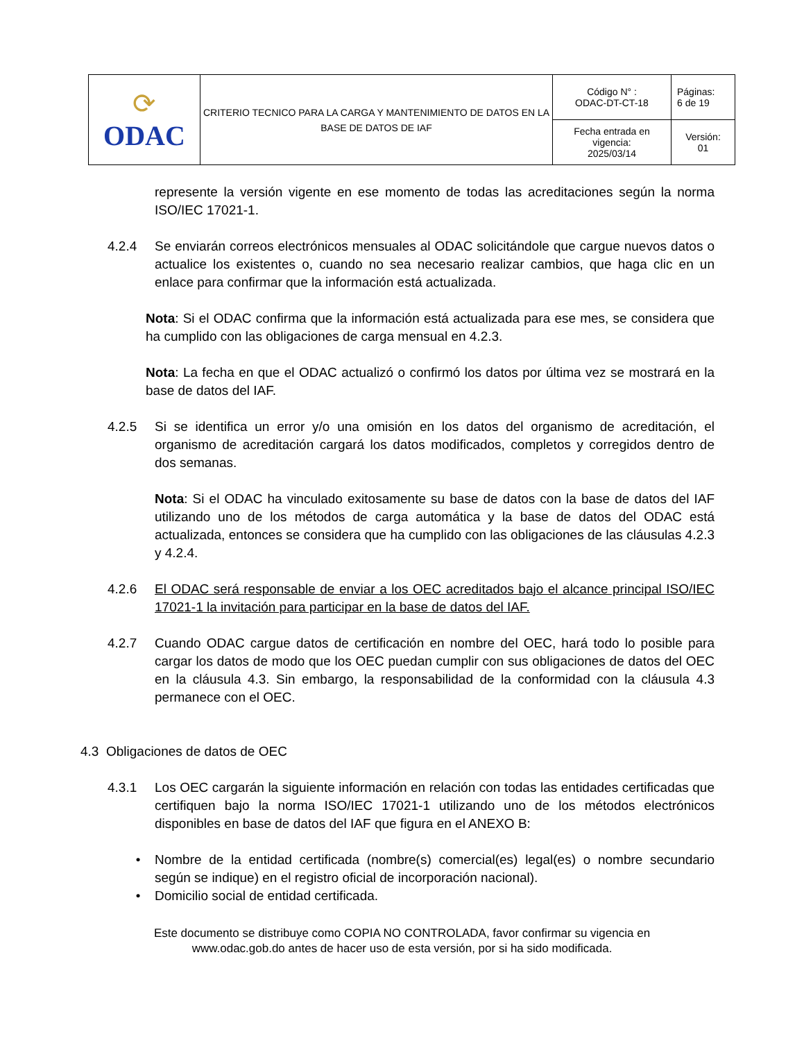| ⟳ ODAC | CRITERIO TECNICO PARA LA CARGA Y MANTENIMIENTO DE DATOS EN LA BASE DE DATOS DE IAF | Código N° : ODAC-DT-CT-18 | Páginas: 6 de 19 |
| | | Fecha entrada en vigencia: 2025/03/14 | Versión: 01 |
represente la versión vigente en ese momento de todas las acreditaciones según la norma ISO/IEC 17021-1.
4.2.4 Se enviarán correos electrónicos mensuales al ODAC solicitándole que cargue nuevos datos o actualice los existentes o, cuando no sea necesario realizar cambios, que haga clic en un enlace para confirmar que la información está actualizada.
Nota: Si el ODAC confirma que la información está actualizada para ese mes, se considera que ha cumplido con las obligaciones de carga mensual en 4.2.3.
Nota: La fecha en que el ODAC actualizó o confirmó los datos por última vez se mostrará en la base de datos del IAF.
4.2.5 Si se identifica un error y/o una omisión en los datos del organismo de acreditación, el organismo de acreditación cargará los datos modificados, completos y corregidos dentro de dos semanas.
Nota: Si el ODAC ha vinculado exitosamente su base de datos con la base de datos del IAF utilizando uno de los métodos de carga automática y la base de datos del ODAC está actualizada, entonces se considera que ha cumplido con las obligaciones de las cláusulas 4.2.3 y 4.2.4.
4.2.6 El ODAC será responsable de enviar a los OEC acreditados bajo el alcance principal ISO/IEC 17021-1 la invitación para participar en la base de datos del IAF.
4.2.7 Cuando ODAC cargue datos de certificación en nombre del OEC, hará todo lo posible para cargar los datos de modo que los OEC puedan cumplir con sus obligaciones de datos del OEC en la cláusula 4.3. Sin embargo, la responsabilidad de la conformidad con la cláusula 4.3 permanece con el OEC.
4.3 Obligaciones de datos de OEC
4.3.1 Los OEC cargarán la siguiente información en relación con todas las entidades certificadas que certifiquen bajo la norma ISO/IEC 17021-1 utilizando uno de los métodos electrónicos disponibles en base de datos del IAF que figura en el ANEXO B:
• Nombre de la entidad certificada (nombre(s) comercial(es) legal(es) o nombre secundario según se indique) en el registro oficial de incorporación nacional).
• Domicilio social de entidad certificada.
Este documento se distribuye como COPIA NO CONTROLADA, favor confirmar su vigencia en
www.odac.gob.do antes de hacer uso de esta versión, por si ha sido modificada.